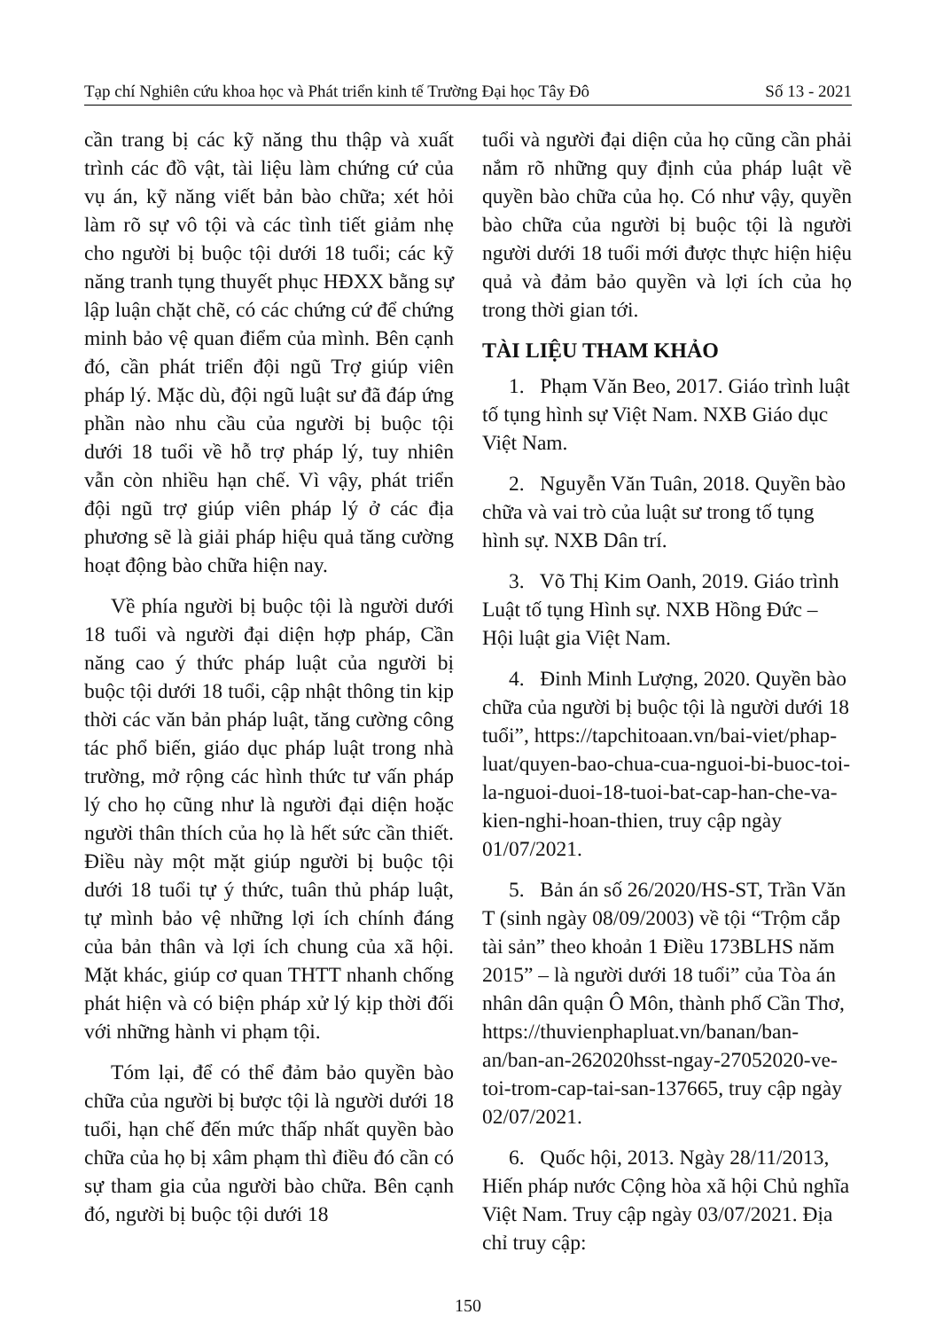Tạp chí Nghiên cứu khoa học và Phát triển kinh tế Trường Đại học Tây Đô Số 13 - 2021
cần trang bị các kỹ năng thu thập và xuất trình các đồ vật, tài liệu làm chứng cứ của vụ án, kỹ năng viết bản bào chữa; xét hỏi làm rõ sự vô tội và các tình tiết giảm nhẹ cho người bị buộc tội dưới 18 tuổi; các kỹ năng tranh tụng thuyết phục HĐXX bằng sự lập luận chặt chẽ, có các chứng cứ để chứng minh bảo vệ quan điểm của mình. Bên cạnh đó, cần phát triển đội ngũ Trợ giúp viên pháp lý. Mặc dù, đội ngũ luật sư đã đáp ứng phần nào nhu cầu của người bị buộc tội dưới 18 tuổi về hỗ trợ pháp lý, tuy nhiên vẫn còn nhiều hạn chế. Vì vậy, phát triển đội ngũ trợ giúp viên pháp lý ở các địa phương sẽ là giải pháp hiệu quả tăng cường hoạt động bào chữa hiện nay.
Về phía người bị buộc tội là người dưới 18 tuổi và người đại diện hợp pháp, Cần năng cao ý thức pháp luật của người bị buộc tội dưới 18 tuổi, cập nhật thông tin kịp thời các văn bản pháp luật, tăng cường công tác phổ biến, giáo dục pháp luật trong nhà trường, mở rộng các hình thức tư vấn pháp lý cho họ cũng như là người đại diện hoặc người thân thích của họ là hết sức cần thiết. Điều này một mặt giúp người bị buộc tội dưới 18 tuổi tự ý thức, tuân thủ pháp luật, tự mình bảo vệ những lợi ích chính đáng của bản thân và lợi ích chung của xã hội. Mặt khác, giúp cơ quan THTT nhanh chống phát hiện và có biện pháp xử lý kịp thời đối với những hành vi phạm tội.
Tóm lại, để có thể đảm bảo quyền bào chữa của người bị bược tội là người dưới 18 tuổi, hạn chế đến mức thấp nhất quyền bào chữa của họ bị xâm phạm thì điều đó cần có sự tham gia của người bào chữa. Bên cạnh đó, người bị buộc tội dưới 18
tuổi và người đại diện của họ cũng cần phải nắm rõ những quy định của pháp luật về quyền bào chữa của họ. Có như vậy, quyền bào chữa của người bị buộc tội là người người dưới 18 tuổi mới được thực hiện hiệu quả và đảm bảo quyền và lợi ích của họ trong thời gian tới.
TÀI LIỆU THAM KHẢO
1. Phạm Văn Beo, 2017. Giáo trình luật tố tụng hình sự Việt Nam. NXB Giáo dục Việt Nam.
2. Nguyễn Văn Tuân, 2018. Quyền bào chữa và vai trò của luật sư trong tố tụng hình sự. NXB Dân trí.
3. Võ Thị Kim Oanh, 2019. Giáo trình Luật tố tụng Hình sự. NXB Hồng Đức – Hội luật gia Việt Nam.
4. Đinh Minh Lượng, 2020. Quyền bào chữa của người bị buộc tội là người dưới 18 tuổi”, https://tapchitoaan.vn/bai-viet/phap-luat/quyen-bao-chua-cua-nguoi-bi-buoc-toi-la-nguoi-duoi-18-tuoi-bat-cap-han-che-va-kien-nghi-hoan-thien, truy cập ngày 01/07/2021.
5. Bản án số 26/2020/HS-ST, Trần Văn T (sinh ngày 08/09/2003) về tội “Trộm cắp tài sản” theo khoản 1 Điều 173BLHS năm 2015” – là người dưới 18 tuổi” của Tòa án nhân dân quận Ô Môn, thành phố Cần Thơ, https://thuvienphapluat.vn/banan/ban-an/ban-an-262020hsst-ngay-27052020-ve-toi-trom-cap-tai-san-137665, truy cập ngày 02/07/2021.
6. Quốc hội, 2013. Ngày 28/11/2013, Hiến pháp nước Cộng hòa xã hội Chủ nghĩa Việt Nam. Truy cập ngày 03/07/2021. Địa chỉ truy cập:
150